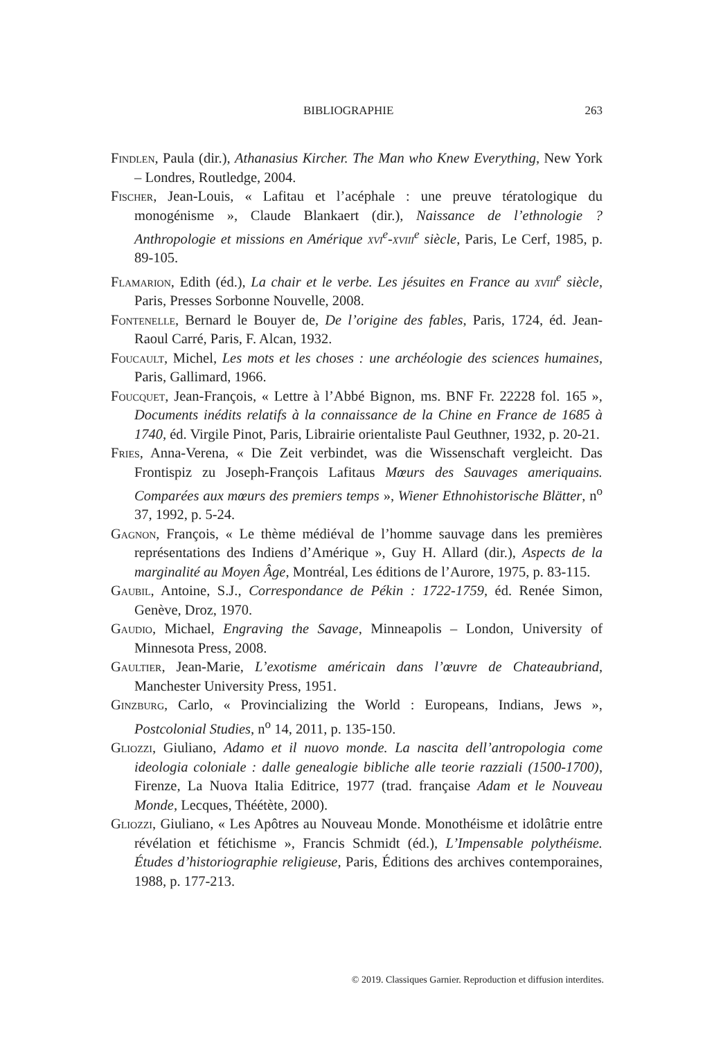BIBLIOGRAPHIE 263
Findlen, Paula (dir.), Athanasius Kircher. The Man who Knew Everything, New York – Londres, Routledge, 2004.
Fischer, Jean-Louis, « Lafitau et l’acéphale : une preuve tératologique du monogénisme », Claude Blankaert (dir.), Naissance de l’ethnologie ? Anthropologie et missions en Amérique xvi<sup>e</sup>-xviii<sup>e</sup> siècle, Paris, Le Cerf, 1985, p. 89-105.
Flamarion, Edith (éd.), La chair et le verbe. Les jésuites en France au xviii<sup>e</sup> siècle, Paris, Presses Sorbonne Nouvelle, 2008.
Fontenelle, Bernard le Bouyer de, De l’origine des fables, Paris, 1724, éd. Jean-Raoul Carré, Paris, F. Alcan, 1932.
Foucault, Michel, Les mots et les choses : une archéologie des sciences humaines, Paris, Gallimard, 1966.
Foucquet, Jean-François, « Lettre à l’Abbé Bignon, ms. BNF Fr. 22228 fol. 165 », Documents inédits relatifs à la connaissance de la Chine en France de 1685 à 1740, éd. Virgile Pinot, Paris, Librairie orientaliste Paul Geuthner, 1932, p. 20-21.
Fries, Anna-Verena, « Die Zeit verbindet, was die Wissenschaft vergleicht. Das Frontispiz zu Joseph-François Lafitaus Mœurs des Sauvages ameriquains. Comparées aux mœurs des premiers temps », Wiener Ethnohistorische Blätter, n<sup>o</sup> 37, 1992, p. 5-24.
Gagnon, François, « Le thème médiéval de l’homme sauvage dans les premières représentations des Indiens d’Amérique », Guy H. Allard (dir.), Aspects de la marginalité au Moyen Âge, Montréal, Les éditions de l’Aurore, 1975, p. 83-115.
Gaubil, Antoine, S.J., Correspondance de Pékin : 1722-1759, éd. Renée Simon, Genève, Droz, 1970.
Gaudio, Michael, Engraving the Savage, Minneapolis – London, University of Minnesota Press, 2008.
Gaultier, Jean-Marie, L’exotisme américain dans l’œuvre de Chateaubriand, Manchester University Press, 1951.
Ginzburg, Carlo, « Provincializing the World : Europeans, Indians, Jews », Postcolonial Studies, n<sup>o</sup> 14, 2011, p. 135-150.
Gliozzi, Giuliano, Adamo et il nuovo monde. La nascita dell’antropologia come ideologia coloniale : dalle genealogie bibliche alle teorie razziali (1500-1700), Firenze, La Nuova Italia Editrice, 1977 (trad. française Adam et le Nouveau Monde, Lecques, Théétète, 2000).
Gliozzi, Giuliano, « Les Apôtres au Nouveau Monde. Monothéisme et idolâtrie entre révélation et fétichisme », Francis Schmidt (éd.), L’Impensable polythéisme. Études d’historiographie religieuse, Paris, Éditions des archives contemporaines, 1988, p. 177-213.
© 2019. Classiques Garnier. Reproduction et diffusion interdites.